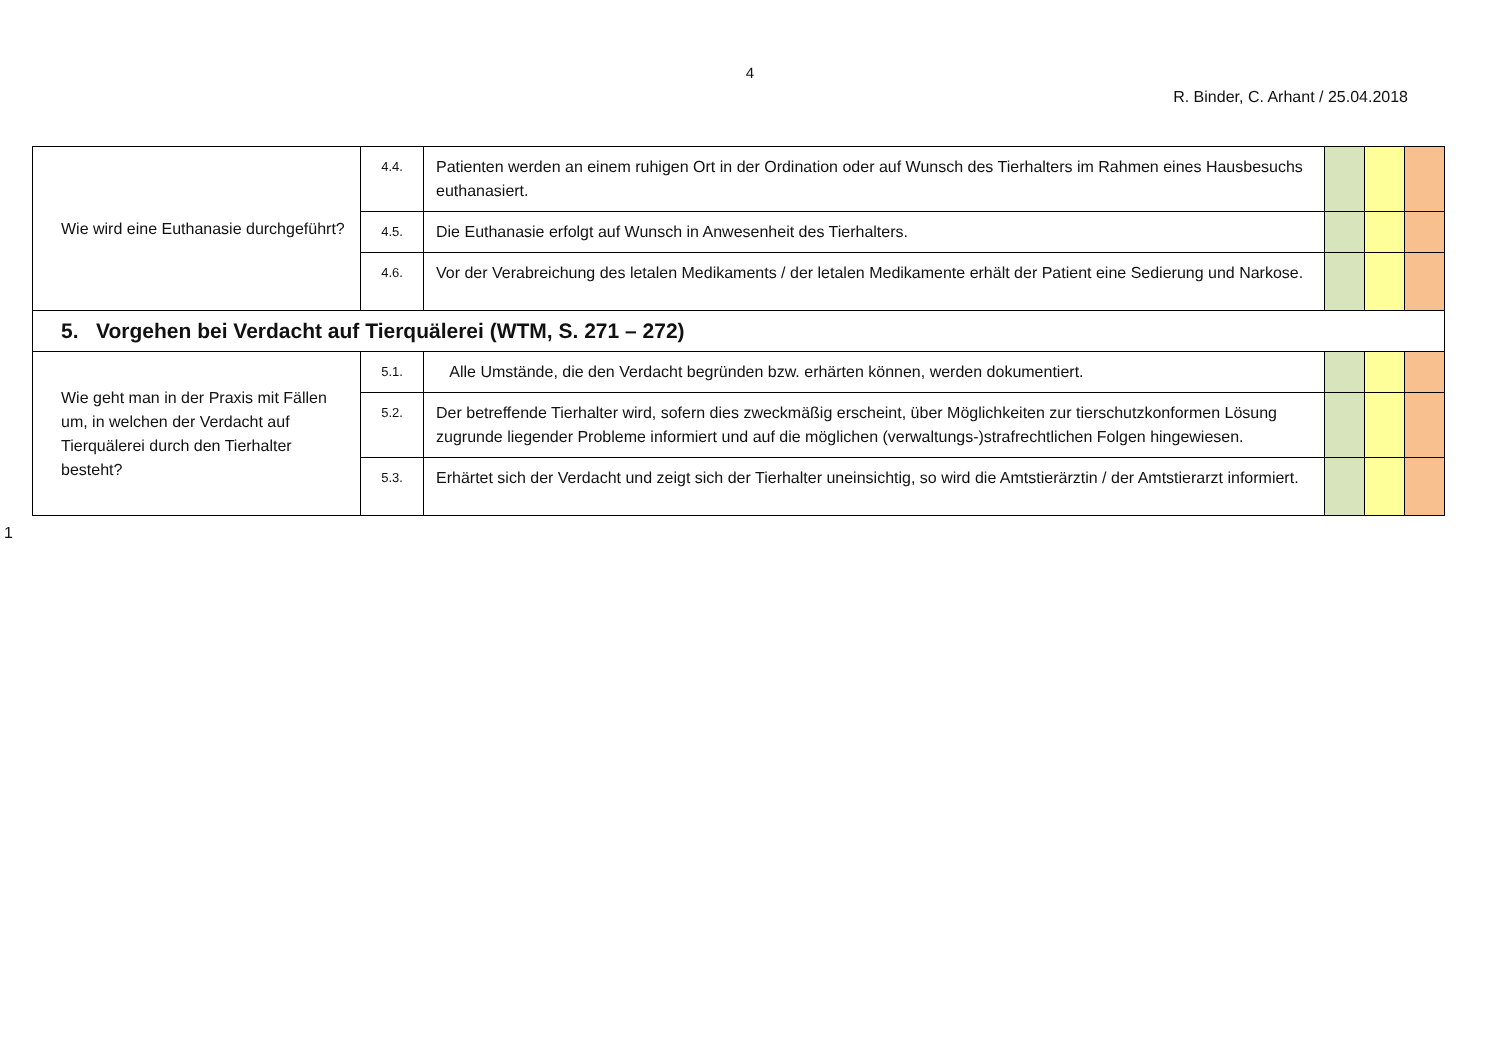4
R. Binder, C. Arhant / 25.04.2018
| Wie wird eine Euthanasie durchgeführt? | 4.4. | Patienten werden an einem ruhigen Ort in der Ordination oder auf Wunsch des Tierhalters im Rahmen eines Hausbesuchs euthanasiert. | | | |
| | 4.5. | Die Euthanasie erfolgt auf Wunsch in Anwesenheit des Tierhalters. | | | |
| | 4.6. | Vor der Verabreichung des letalen Medikaments / der letalen Medikamente erhält der Patient eine Sedierung und Narkose. | | | |
| 5. Vorgehen bei Verdacht auf Tierquälerei (WTM, S. 271 – 272) | | | | | |
| Wie geht man in der Praxis mit Fällen um, in welchen der Verdacht auf Tierquälerei durch den Tierhalter besteht? | 5.1. | Alle Umstände, die den Verdacht begründen bzw. erhärten können, werden dokumentiert. | | | |
| | 5.2. | Der betreffende Tierhalter wird, sofern dies zweckmäßig erscheint, über Möglichkeiten zur tierschutzkonformen Lösung zugrunde liegender Probleme informiert und auf die möglichen (verwaltungs-)strafrechtlichen Folgen hingewiesen. | | | |
| | 5.3. | Erhärtet sich der Verdacht und zeigt sich der Tierhalter uneinsichtig, so wird die Amtstierärztin / der Amtstierarzt informiert. | | | |
1